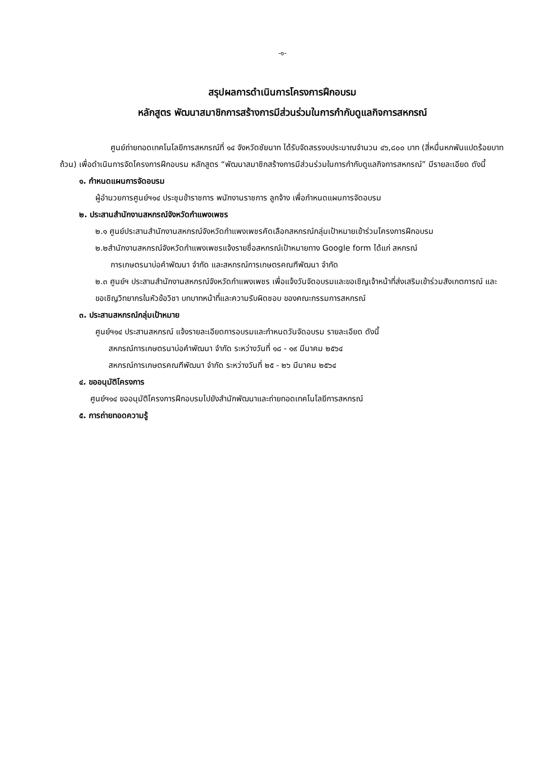-๑-
สรุปผลการดำเนินการโครงการฝึกอบรม
หลักสูตร พัฒนาสมาชิกการสร้างการมีส่วนร่วมในการกำกับดูแลกิจการสหกรณ์
ศูนย์ถ่ายทอดเทคโนโลยีการสหกรณ์ที่ ๑๔ จังหวัดชัยนาท ได้รับจัดสรรงบประมาณจำนวน ๔๖,๘๐๐ บาท (สี่หมื่นหกพันแปดร้อยบาทถ้วน) เพื่อดำเนินการจัดโครงการฝึกอบรม หลักสูตร “พัฒนาสมาชิกสร้างการมีส่วนร่วมในการกำกับดูแลกิจการสหกรณ์” มีรายละเอียด ดังนี้
๑. กำหนดแผนการจัดอบรม
ผู้อำนวยการศูนย์ฯ๑๔ ประชุมข้าราชการ พนักงานราชการ ลูกจ้าง เพื่อกำหนดแผนการจัดอบรม
๒. ประสานสำนักงานสหกรณ์จังหวัดกำแพงเพชร
๒.๑ ศูนย์ประสานสำนักงานสหกรณ์จังหวัดกำแพงเพชรคัดเลือกสหกรณ์กลุ่มเป้าหมายเข้าร่วมโครงการฝึกอบรม
๒.๒สำนักงานสหกรณ์จังหวัดกำแพงเพชรแจ้งรายชื่อสหกรณ์เป้าหมายทาง Google form ได้แก่ สหกรณ์
การเกษตรนาบ่อคำพัฒนา จำกัด และสหกรณ์การเกษตรคณฑีพัฒนา จำกัด
๒.๓ ศูนย์ฯ ประสานสำนักงานสหกรณ์จังหวัดกำแพงเพชร เพื่อแจ้งวันจัดอบรมและขอเชิญเจ้าหน้าที่ส่งเสริมเข้าร่วมสังเกตการณ์ และขอเชิญวิทยากรในหัวข้อวิชา บทบาทหน้าที่และความรับผิดชอบ ของคณะกรรมการสหกรณ์
๓. ประสานสหกรณ์กลุ่มเป้าหมาย
ศูนย์ฯ๑๔ ประสานสหกรณ์ แจ้งรายละเอียดการอบรมและกำหนดวันจัดอบรม รายละเอียด ดังนี้
สหกรณ์การเกษตรนาบ่อคำพัฒนา จำกัด ระหว่างวันที่ ๑๘ - ๑๙ มีนาคม ๒๕๖๔
สหกรณ์การเกษตรคณฑีพัฒนา จำกัด ระหว่างวันที่ ๒๕ - ๒๖ มีนาคม ๒๕๖๔
๔. ขออนุมัติโครงการ
ศูนย์ฯ๑๔ ขออนุมัติโครงการฝึกอบรมไปยังสำนักพัฒนาและถ่ายทอดเทคโนโลยีการสหกรณ์
๕. การถ่ายทอดความรู้